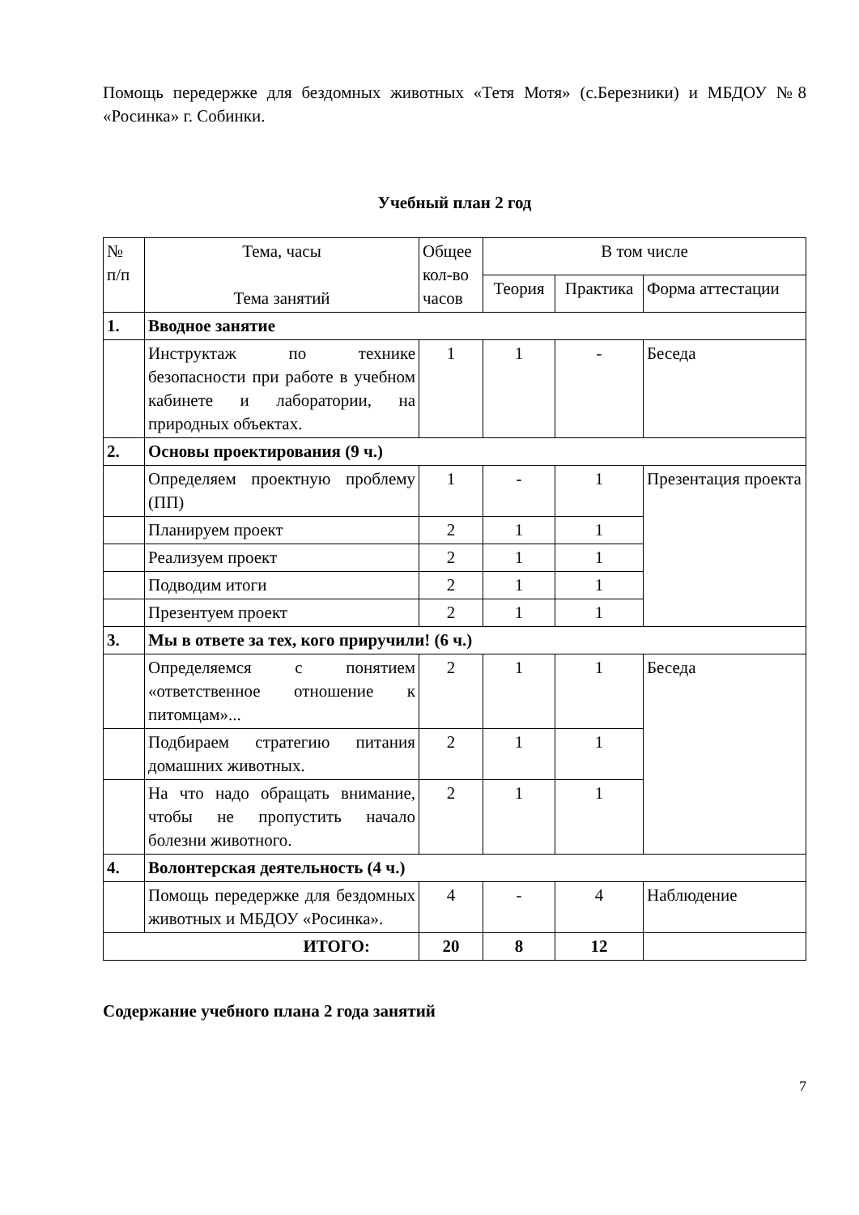Помощь передержке для бездомных животных «Тетя Мотя» (с.Березники) и МБДОУ №8 «Росинка» г. Собинки.
Учебный план 2 год
| № п/п | Тема, часы Тема занятий | Общее кол-во часов | В том числе | | |
| --- | --- | --- | --- | --- | --- |
| | | | Теория | Практика | Форма аттестации |
| 1. | Вводное занятие | | | | |
| | Инструктаж по технике безопасности при работе в учебном кабинете и лаборатории, на природных объектах. | 1 | 1 | - | Беседа |
| 2. | Основы проектирования (9 ч.) | | | | |
| | Определяем проектную проблему (ПП) | 1 | - | 1 | Презентация проекта |
| | Планируем проект | 2 | 1 | 1 | |
| | Реализуем проект | 2 | 1 | 1 | |
| | Подводим итоги | 2 | 1 | 1 | |
| | Презентуем проект | 2 | 1 | 1 | |
| 3. | Мы в ответе за тех, кого приручили! (6 ч.) | | | | |
| | Определяемся с понятием «ответственное отношение к питомцам»... | 2 | 1 | 1 | Беседа |
| | Подбираем стратегию питания домашних животных. | 2 | 1 | 1 | |
| | На что надо обращать внимание, чтобы не пропустить начало болезни животного. | 2 | 1 | 1 | |
| 4. | Волонтерская деятельность (4 ч.) | | | | |
| | Помощь передержке для бездомных животных и МБДОУ «Росинка». | 4 | - | 4 | Наблюдение |
| ИТОГО: | | 20 | 8 | 12 | |
Содержание учебного плана 2 года занятий
7